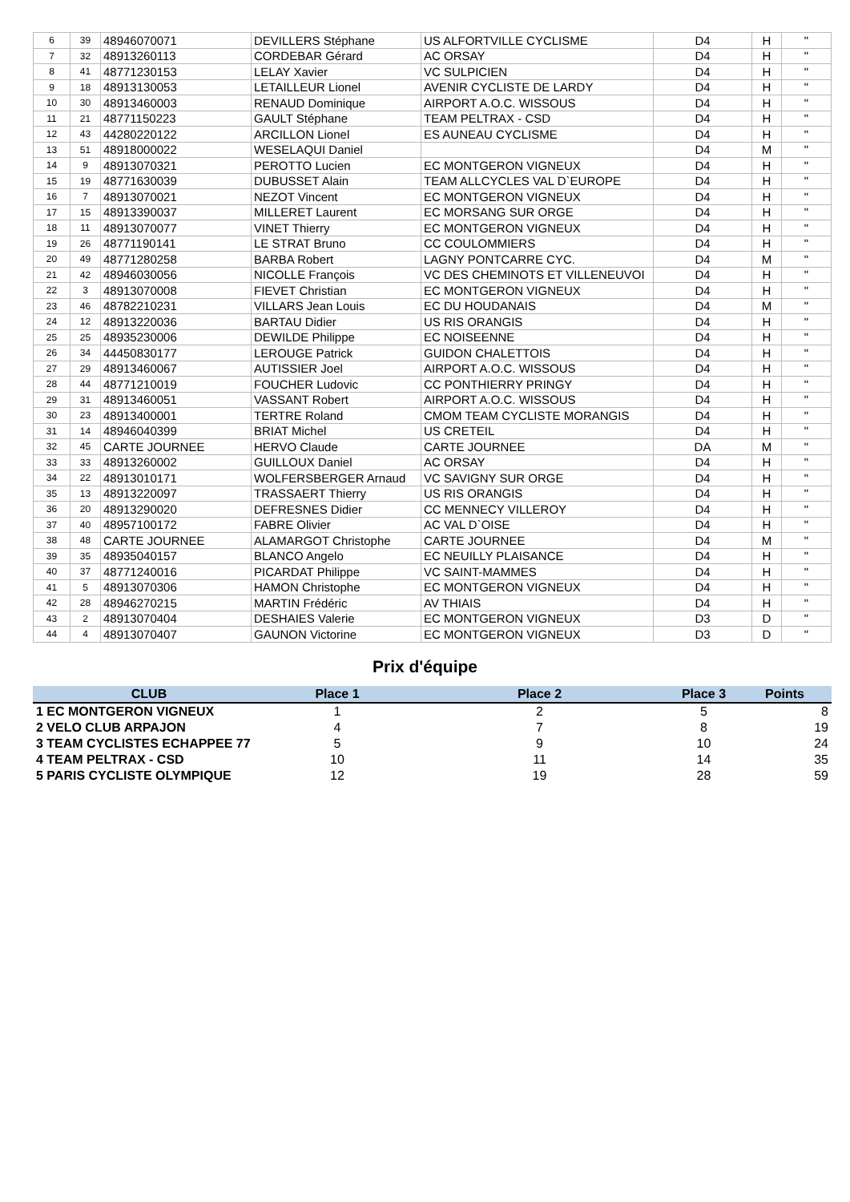| 6 | 39 | 48946070071 | DEVILLERS Stéphane | US ALFORTVILLE CYCLISME | D4 | H | " |
| 7 | 32 | 48913260113 | CORDEBAR Gérard | AC ORSAY | D4 | H | " |
| 8 | 41 | 48771230153 | LELAY Xavier | VC SULPICIEN | D4 | H | " |
| 9 | 18 | 48913130053 | LETAILLEUR Lionel | AVENIR CYCLISTE DE LARDY | D4 | H | " |
| 10 | 30 | 48913460003 | RENAUD Dominique | AIRPORT A.O.C. WISSOUS | D4 | H | " |
| 11 | 21 | 48771150223 | GAULT Stéphane | TEAM PELTRAX - CSD | D4 | H | " |
| 12 | 43 | 44280220122 | ARCILLON Lionel | ES AUNEAU CYCLISME | D4 | H | " |
| 13 | 51 | 48918000022 | WESELAQUI Daniel | | D4 | M | " |
| 14 | 9 | 48913070321 | PEROTTO Lucien | EC MONTGERON VIGNEUX | D4 | H | " |
| 15 | 19 | 48771630039 | DUBUSSET Alain | TEAM ALLCYCLES VAL D`EUROPE | D4 | H | " |
| 16 | 7 | 48913070021 | NEZOT Vincent | EC MONTGERON VIGNEUX | D4 | H | " |
| 17 | 15 | 48913390037 | MILLERET Laurent | EC MORSANG SUR ORGE | D4 | H | " |
| 18 | 11 | 48913070077 | VINET Thierry | EC MONTGERON VIGNEUX | D4 | H | " |
| 19 | 26 | 48771190141 | LE STRAT Bruno | CC COULOMMIERS | D4 | H | " |
| 20 | 49 | 48771280258 | BARBA Robert | LAGNY PONTCARRE CYC. | D4 | M | " |
| 21 | 42 | 48946030056 | NICOLLE François | VC DES CHEMINOTS ET VILLENEUVOI | D4 | H | " |
| 22 | 3 | 48913070008 | FIEVET Christian | EC MONTGERON VIGNEUX | D4 | H | " |
| 23 | 46 | 48782210231 | VILLARS Jean Louis | EC DU HOUDANAIS | D4 | M | " |
| 24 | 12 | 48913220036 | BARTAU Didier | US RIS ORANGIS | D4 | H | " |
| 25 | 25 | 48935230006 | DEWILDE Philippe | EC NOISEENNE | D4 | H | " |
| 26 | 34 | 44450830177 | LEROUGE Patrick | GUIDON CHALETTOIS | D4 | H | " |
| 27 | 29 | 48913460067 | AUTISSIER Joel | AIRPORT A.O.C. WISSOUS | D4 | H | " |
| 28 | 44 | 48771210019 | FOUCHER Ludovic | CC PONTHIERRY PRINGY | D4 | H | " |
| 29 | 31 | 48913460051 | VASSANT Robert | AIRPORT A.O.C. WISSOUS | D4 | H | " |
| 30 | 23 | 48913400001 | TERTRE Roland | CMOM TEAM CYCLISTE MORANGIS | D4 | H | " |
| 31 | 14 | 48946040399 | BRIAT Michel | US CRETEIL | D4 | H | " |
| 32 | 45 | CARTE JOURNEE | HERVO Claude | CARTE JOURNEE | DA | M | " |
| 33 | 33 | 48913260002 | GUILLOUX Daniel | AC ORSAY | D4 | H | " |
| 34 | 22 | 48913010171 | WOLFERSBERGER Arnaud | VC SAVIGNY SUR ORGE | D4 | H | " |
| 35 | 13 | 48913220097 | TRASSAERT Thierry | US RIS ORANGIS | D4 | H | " |
| 36 | 20 | 48913290020 | DEFRESNES Didier | CC MENNECY VILLEROY | D4 | H | " |
| 37 | 40 | 48957100172 | FABRE Olivier | AC VAL D`OISE | D4 | H | " |
| 38 | 48 | CARTE JOURNEE | ALAMARGOT Christophe | CARTE JOURNEE | D4 | M | " |
| 39 | 35 | 48935040157 | BLANCO Angelo | EC NEUILLY PLAISANCE | D4 | H | " |
| 40 | 37 | 48771240016 | PICARDAT Philippe | VC SAINT-MAMMES | D4 | H | " |
| 41 | 5 | 48913070306 | HAMON Christophe | EC MONTGERON VIGNEUX | D4 | H | " |
| 42 | 28 | 48946270215 | MARTIN Frédéric | AV THIAIS | D4 | H | " |
| 43 | 2 | 48913070404 | DESHAIES Valerie | EC MONTGERON VIGNEUX | D3 | D | " |
| 44 | 4 | 48913070407 | GAUNON Victorine | EC MONTGERON VIGNEUX | D3 | D | " |
Prix d'équipe
| CLUB | Place 1 | Place 2 | Place 3 | Points |
| --- | --- | --- | --- | --- |
| 1 EC MONTGERON VIGNEUX | 1 | 2 | 5 | 8 |
| 2 VELO CLUB ARPAJON | 4 | 7 | 8 | 19 |
| 3 TEAM CYCLISTES ECHAPPEE 77 | 5 | 9 | 10 | 24 |
| 4 TEAM PELTRAX - CSD | 10 | 11 | 14 | 35 |
| 5 PARIS CYCLISTE OLYMPIQUE | 12 | 19 | 28 | 59 |